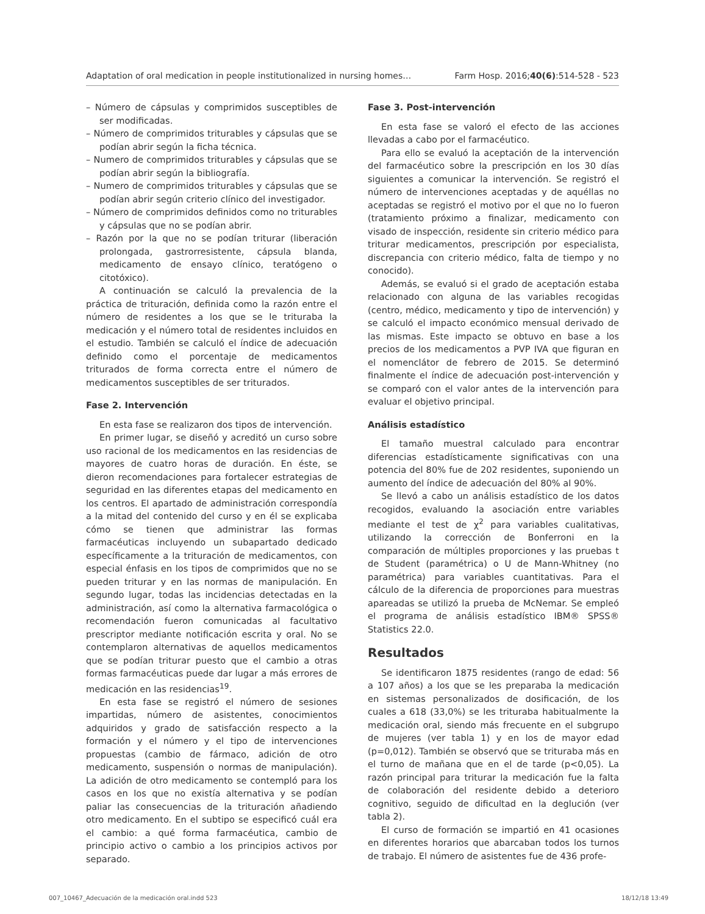Adaptation of oral medication in people institutionalized in nursing homes… Farm Hosp. 2016;40(6):514-528 - 523
– Número de cápsulas y comprimidos susceptibles de ser modificadas.
– Número de comprimidos triturables y cápsulas que se podían abrir según la ficha técnica.
– Numero de comprimidos triturables y cápsulas que se podían abrir según la bibliografía.
– Numero de comprimidos triturables y cápsulas que se podían abrir según criterio clínico del investigador.
– Número de comprimidos definidos como no triturables y cápsulas que no se podían abrir.
– Razón por la que no se podían triturar (liberación prolongada, gastrorresistente, cápsula blanda, medicamento de ensayo clínico, teratógeno o citotóxico).
A continuación se calculó la prevalencia de la práctica de trituración, definida como la razón entre el número de residentes a los que se le trituraba la medicación y el número total de residentes incluidos en el estudio. También se calculó el índice de adecuación definido como el porcentaje de medicamentos triturados de forma correcta entre el número de medicamentos susceptibles de ser triturados.
Fase 2. Intervención
En esta fase se realizaron dos tipos de intervención.
En primer lugar, se diseñó y acreditó un curso sobre uso racional de los medicamentos en las residencias de mayores de cuatro horas de duración. En éste, se dieron recomendaciones para fortalecer estrategias de seguridad en las diferentes etapas del medicamento en los centros. El apartado de administración correspondía a la mitad del contenido del curso y en él se explicaba cómo se tienen que administrar las formas farmacéuticas incluyendo un subapartado dedicado específicamente a la trituración de medicamentos, con especial énfasis en los tipos de comprimidos que no se pueden triturar y en las normas de manipulación. En segundo lugar, todas las incidencias detectadas en la administración, así como la alternativa farmacológica o recomendación fueron comunicadas al facultativo prescriptor mediante notificación escrita y oral. No se contemplaron alternativas de aquellos medicamentos que se podían triturar puesto que el cambio a otras formas farmacéuticas puede dar lugar a más errores de medicación en las residencias<sup>19</sup>.
En esta fase se registró el número de sesiones impartidas, número de asistentes, conocimientos adquiridos y grado de satisfacción respecto a la formación y el número y el tipo de intervenciones propuestas (cambio de fármaco, adición de otro medicamento, suspensión o normas de manipulación). La adición de otro medicamento se contempló para los casos en los que no existía alternativa y se podían paliar las consecuencias de la trituración añadiendo otro medicamento. En el subtipo se especificó cuál era el cambio: a qué forma farmacéutica, cambio de principio activo o cambio a los principios activos por separado.
Fase 3. Post-intervención
En esta fase se valoró el efecto de las acciones llevadas a cabo por el farmacéutico.
Para ello se evaluó la aceptación de la intervención del farmacéutico sobre la prescripción en los 30 días siguientes a comunicar la intervención. Se registró el número de intervenciones aceptadas y de aquéllas no aceptadas se registró el motivo por el que no lo fueron (tratamiento próximo a finalizar, medicamento con visado de inspección, residente sin criterio médico para triturar medicamentos, prescripción por especialista, discrepancia con criterio médico, falta de tiempo y no conocido).
Además, se evaluó si el grado de aceptación estaba relacionado con alguna de las variables recogidas (centro, médico, medicamento y tipo de intervención) y se calculó el impacto económico mensual derivado de las mismas. Este impacto se obtuvo en base a los precios de los medicamentos a PVP IVA que figuran en el nomenclátor de febrero de 2015. Se determinó finalmente el índice de adecuación post-intervención y se comparó con el valor antes de la intervención para evaluar el objetivo principal.
Análisis estadístico
El tamaño muestral calculado para encontrar diferencias estadísticamente significativas con una potencia del 80% fue de 202 residentes, suponiendo un aumento del índice de adecuación del 80% al 90%.
Se llevó a cabo un análisis estadístico de los datos recogidos, evaluando la asociación entre variables mediante el test de χ<sup>2</sup> para variables cualitativas, utilizando la corrección de Bonferroni en la comparación de múltiples proporciones y las pruebas t de Student (paramétrica) o U de Mann-Whitney (no paramétrica) para variables cuantitativas. Para el cálculo de la diferencia de proporciones para muestras apareadas se utilizó la prueba de McNemar. Se empleó el programa de análisis estadístico IBM® SPSS® Statistics 22.0.
Resultados
Se identificaron 1875 residentes (rango de edad: 56 a 107 años) a los que se les preparaba la medicación en sistemas personalizados de dosificación, de los cuales a 618 (33,0%) se les trituraba habitualmente la medicación oral, siendo más frecuente en el subgrupo de mujeres (ver tabla 1) y en los de mayor edad (p=0,012). También se observó que se trituraba más en el turno de mañana que en el de tarde (p<0,05). La razón principal para triturar la medicación fue la falta de colaboración del residente debido a deterioro cognitivo, seguido de dificultad en la deglución (ver tabla 2).
El curso de formación se impartió en 41 ocasiones en diferentes horarios que abarcaban todos los turnos de trabajo. El número de asistentes fue de 436 profe-
007_10467_Adecuación de la medicación oral.indd 523 18/12/18 13:49